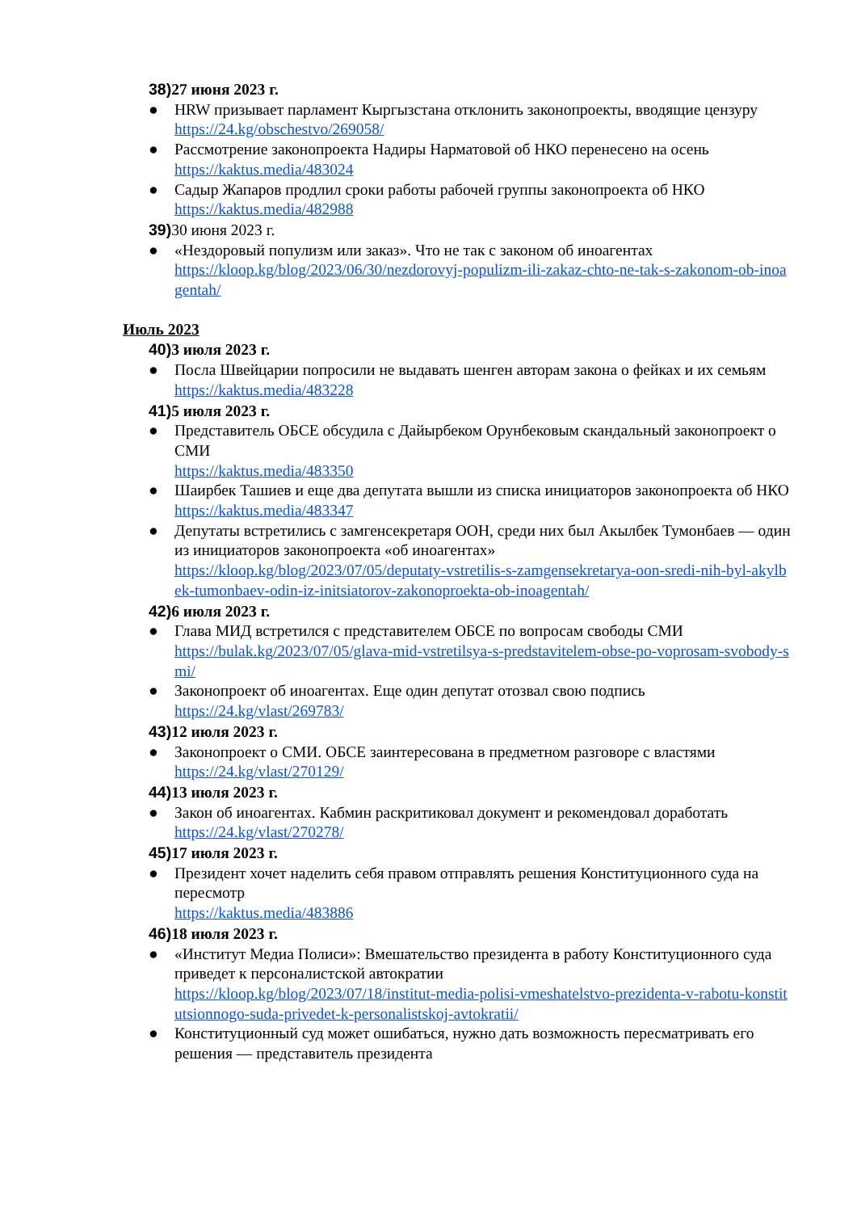38) 27 июня 2023 г.
● HRW призывает парламент Кыргызстана отклонить законопроекты, вводящие цензуру
https://24.kg/obschestvo/269058/
● Рассмотрение законопроекта Надиры Нарматовой об НКО перенесено на осень
https://kaktus.media/483024
● Садыр Жапаров продлил сроки работы рабочей группы законопроекта об НКО
https://kaktus.media/482988
39) 30 июня 2023 г.
● «Нездоровый популизм или заказ». Что не так с законом об иноагентах
https://kloop.kg/blog/2023/06/30/nezdorovyj-populizm-ili-zakaz-chto-ne-tak-s-zakonom-ob-inoagentah/
Июль 2023
40) 3 июля 2023 г.
● Посла Швейцарии попросили не выдавать шенген авторам закона о фейках и их семьям
https://kaktus.media/483228
41) 5 июля 2023 г.
● Представитель ОБСЕ обсудила с Дайырбеком Орунбековым скандальный законопроект о СМИ
https://kaktus.media/483350
● Шаирбек Ташиев и еще два депутата вышли из списка инициаторов законопроекта об НКО
https://kaktus.media/483347
● Депутаты встретились с замгенсекретаря ООН, среди них был Акылбек Тумонбаев — один из инициаторов законопроекта «об иноагентах»
https://kloop.kg/blog/2023/07/05/deputaty-vstretilis-s-zamgensekretarya-oon-sredi-nih-byl-akylbek-tumonbaev-odin-iz-initsiatorov-zakonoproekta-ob-inoagentah/
42) 6 июля 2023 г.
● Глава МИД встретился с представителем ОБСЕ по вопросам свободы СМИ
https://bulak.kg/2023/07/05/glava-mid-vstretilsya-s-predstavitelem-obse-po-voprosam-svobody-smi/
● Законопроект об иноагентах. Еще один депутат отозвал свою подпись
https://24.kg/vlast/269783/
43) 12 июля 2023 г.
● Законопроект о СМИ. ОБСЕ заинтересована в предметном разговоре с властями
https://24.kg/vlast/270129/
44) 13 июля 2023 г.
● Закон об иноагентах. Кабмин раскритиковал документ и рекомендовал доработать
https://24.kg/vlast/270278/
45) 17 июля 2023 г.
● Президент хочет наделить себя правом отправлять решения Конституционного суда на пересмотр
https://kaktus.media/483886
46) 18 июля 2023 г.
● «Институт Медиа Полиси»: Вмешательство президента в работу Конституционного суда приведет к персоналистской автократии
https://kloop.kg/blog/2023/07/18/institut-media-polisi-vmeshatelstvo-prezidenta-v-rabotu-konstitutsionnogo-suda-privedet-k-personalistskoj-avtokratii/
● Конституционный суд может ошибаться, нужно дать возможность пересматривать его решения — представитель президента